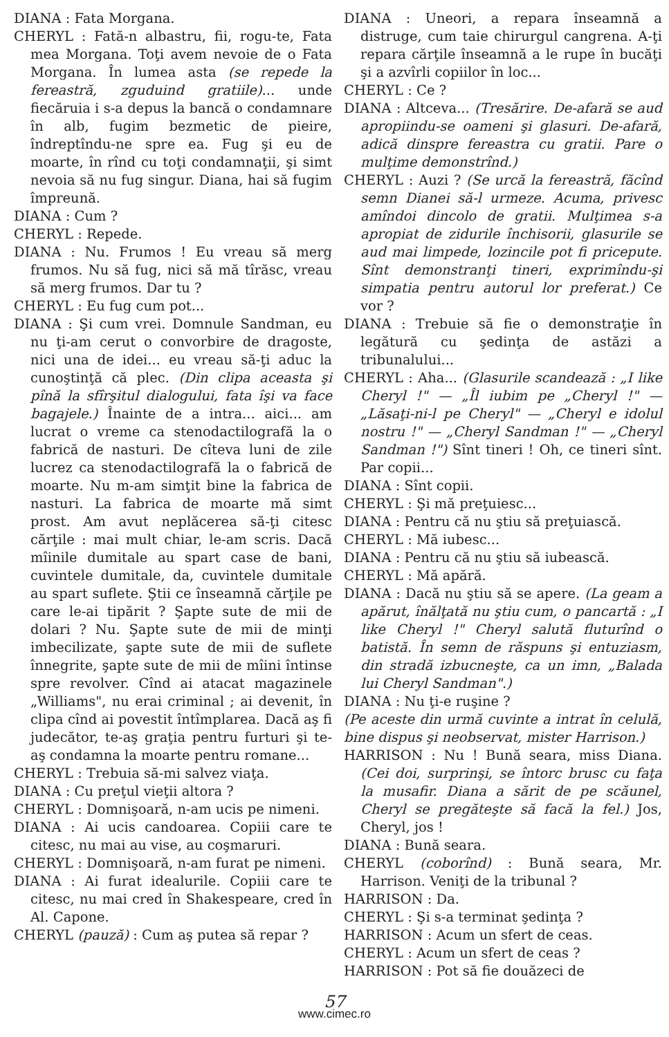DIANA : Fata Morgana.
CHERYL : Fată-n albastru, fii, rogu-te, Fata mea Morgana. Toţi avem nevoie de o Fata Morgana. În lumea asta (se repede la fereastră, zguduind gratiile)... unde fiecăruia i s-a depus la bancă o condamnare în alb, fugim bezmetic de pieire, îndreptîndu-ne spre ea. Fug şi eu de moarte, în rînd cu toţi condamnaţii, şi simt nevoia să nu fug singur. Diana, hai să fugim împreună.
DIANA : Cum ?
CHERYL : Repede.
DIANA : Nu. Frumos ! Eu vreau să merg frumos. Nu să fug, nici să mă tîrăsc, vreau să merg frumos. Dar tu ?
CHERYL : Eu fug cum pot...
DIANA : Şi cum vrei. Domnule Sandman, eu nu ţi-am cerut o convorbire de dragoste, nici una de idei... eu vreau să-ţi aduc la cunoştinţă că plec. (Din clipa aceasta şi pînă la sfîrşitul dialogului, fata îşi va face bagajele.) Înainte de a intra... aici... am lucrat o vreme ca stenodactilografă la o fabrică de nasturi. De cîteva luni de zile lucrez ca stenodactilografă la o fabrică de moarte. Nu m-am simţit bine la fabrica de nasturi. La fabrica de moarte mă simt prost. Am avut neplăcerea să-ţi citesc cărţile : mai mult chiar, le-am scris. Dacă mîinile dumitale au spart case de bani, cuvintele dumitale, da, cuvintele dumitale au spart suflete. Ştii ce înseamnă cărţile pe care le-ai tipărit ? Şapte sute de mii de dolari ? Nu. Şapte sute de mii de minţi imbecilizate, şapte sute de mii de suflete înnegrite, şapte sute de mii de mîini întinse spre revolver. Cînd ai atacat magazinele „Williams", nu erai criminal ; ai devenit, în clipa cînd ai povestit întîmplarea. Dacă aş fi judecător, te-aş graţia pentru furturi şi te-aş condamna la moarte pentru romane...
CHERYL : Trebuia să-mi salvez viaţa.
DIANA : Cu preţul vieţii altora ?
CHERYL : Domnişoară, n-am ucis pe nimeni.
DIANA : Ai ucis candoarea. Copiii care te citesc, nu mai au vise, au coşmaruri.
CHERYL : Domnişoară, n-am furat pe nimeni.
DIANA : Ai furat idealurile. Copiii care te citesc, nu mai cred în Shakespeare, cred în Al. Capone.
CHERYL (pauză) : Cum aş putea să repar ?
DIANA : Uneori, a repara înseamnă a distruge, cum taie chirurgul cangrena. A-ţi repara cărţile înseamnă a le rupe în bucăţi şi a azvîrli copiilor în loc...
CHERYL : Ce ?
DIANA : Altceva... (Tresărire. De-afară se aud apropiindu-se oameni şi glasuri. De-afară, adică dinspre fereastra cu gratii. Pare o mulţime demonstrînd.)
CHERYL : Auzi ? (Se urcă la fereastră, făcînd semn Dianei să-l urmeze. Acuma, privesc amîndoi dincolo de gratii. Mulţimea s-a apropiat de zidurile închisorii, glasurile se aud mai limpede, lozincile pot fi pricepute. Sînt demonstranţi tineri, exprimîndu-şi simpatia pentru autorul lor preferat.) Ce vor ?
DIANA : Trebuie să fie o demonstraţie în legătură cu şedinţa de astăzi a tribunalului...
CHERYL : Aha... (Glasurile scandează : „I like Cheryl !" — „Îl iubim pe „Cheryl !" — „Lăsaţi-ni-l pe Cheryl" — „Cheryl e idolul nostru !" — „Cheryl Sandman !" — „Cheryl Sandman !") Sînt tineri ! Oh, ce tineri sînt. Par copii...
DIANA : Sînt copii.
CHERYL : Şi mă preţuiesc...
DIANA : Pentru că nu ştiu să preţuiască.
CHERYL : Mă iubesc...
DIANA : Pentru că nu ştiu să iubească.
CHERYL : Mă apără.
DIANA : Dacă nu ştiu să se apere. (La geam a apărut, înălţată nu ştiu cum, o pancartă : „I like Cheryl !" Cheryl salută fluturînd o batistă. În semn de răspuns şi entuziasm, din stradă izbucneşte, ca un imn, „Balada lui Cheryl Sandman".)
DIANA : Nu ţi-e ruşine ?
(Pe aceste din urmă cuvinte a intrat în celulă, bine dispus şi neobservat, mister Harrison.)
HARRISON : Nu ! Bună seara, miss Diana. (Cei doi, surprinşi, se întorc brusc cu faţa la musafir. Diana a sărit de pe scăunel, Cheryl se pregăteşte să facă la fel.) Jos, Cheryl, jos !
DIANA : Bună seara.
CHERYL (coborînd) : Bună seara, Mr. Harrison. Veniţi de la tribunal ?
HARRISON : Da.
CHERYL : Şi s-a terminat şedinţa ?
HARRISON : Acum un sfert de ceas.
CHERYL : Acum un sfert de ceas ?
HARRISON : Pot să fie douăzeci de
57
www.cimec.ro